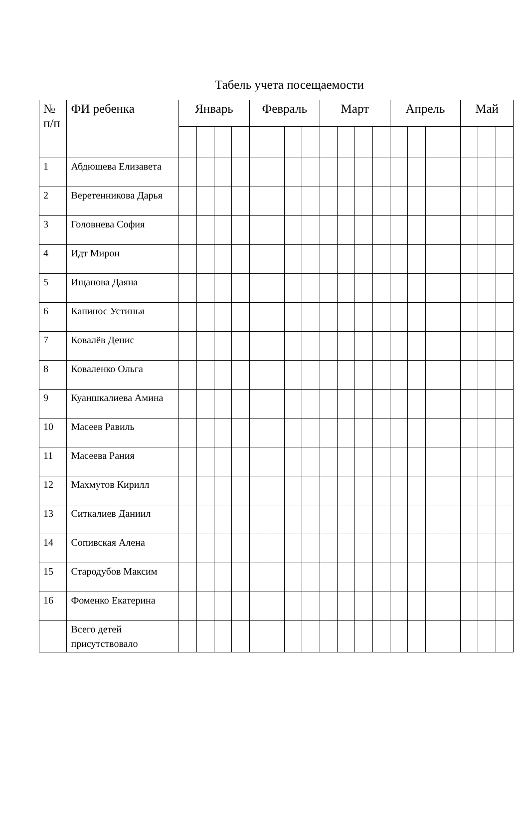Табель учета посещаемости
| № п/п | ФИ ребенка | Январь | | | | Февраль | | | | Март | | | | Апрель | | | | Май | | |
| --- | --- | --- | --- | --- | --- | --- | --- | --- | --- | --- | --- | --- | --- | --- | --- | --- | --- | --- | --- | --- |
| 1 | Абдюшева Елизавета | | | | | | | | | | | | | | | | | | | |
| 2 | Веретенникова Дарья | | | | | | | | | | | | | | | | | | | |
| 3 | Головнева София | | | | | | | | | | | | | | | | | | | |
| 4 | Идт Мирон | | | | | | | | | | | | | | | | | | | |
| 5 | Ищанова Даяна | | | | | | | | | | | | | | | | | | | |
| 6 | Капинос Устинья | | | | | | | | | | | | | | | | | | | |
| 7 | Ковалёв Денис | | | | | | | | | | | | | | | | | | | |
| 8 | Коваленко Ольга | | | | | | | | | | | | | | | | | | | |
| 9 | Куаншкалиева Амина | | | | | | | | | | | | | | | | | | | |
| 10 | Масеев Равиль | | | | | | | | | | | | | | | | | | | |
| 11 | Масеева Рания | | | | | | | | | | | | | | | | | | | |
| 12 | Махмутов Кирилл | | | | | | | | | | | | | | | | | | | |
| 13 | Ситкалиев Даниил | | | | | | | | | | | | | | | | | | | |
| 14 | Сопивская Алена | | | | | | | | | | | | | | | | | | | |
| 15 | Стародубов Максим | | | | | | | | | | | | | | | | | | | |
| 16 | Фоменко Екатерина | | | | | | | | | | | | | | | | | | | |
| | Всего детей присутствовало | | | | | | | | | | | | | | | | | | | |